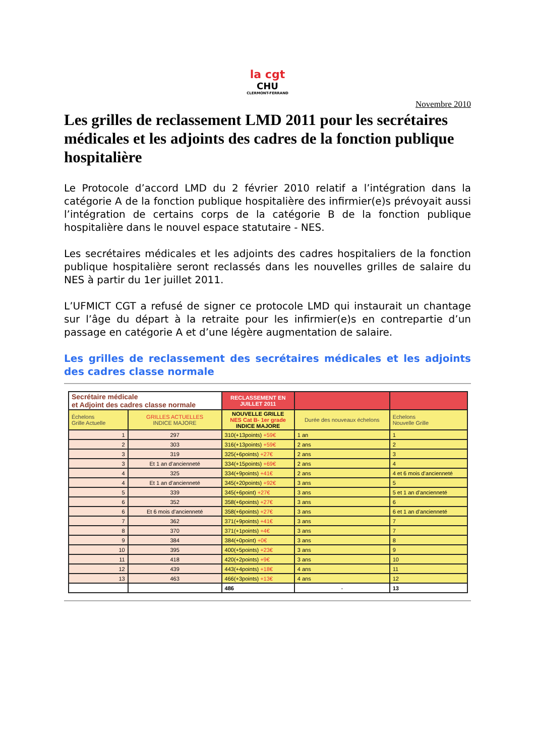la cgt
CHU
CLERMONT-FERRAND
Novembre 2010
Les grilles de reclassement LMD 2011 pour les secrétaires médicales et les adjoints des cadres de la fonction publique hospitalière
Le Protocole d’accord LMD du 2 février 2010 relatif a l’intégration dans la catégorie A de la fonction publique hospitalière des infirmier(e)s prévoyait aussi l’intégration de certains corps de la catégorie B de la fonction publique hospitalière dans le nouvel espace statutaire - NES.
Les secrétaires médicales et les adjoints des cadres hospitaliers de la fonction publique hospitalière seront reclassés dans les nouvelles grilles de salaire du NES à partir du 1er juillet 2011.
L’UFMICT CGT a refusé de signer ce protocole LMD qui instaurait un chantage sur l’âge du départ à la retraite pour les infirmier(e)s en contrepartie d’un passage en catégorie A et d’une légère augmentation de salaire.
Les grilles de reclassement des secrétaires médicales et les adjoints des cadres classe normale
| Secrétaire médicale et Adjoint des cadres classe normale | | RECLASSEMENT EN JUILLET 2011 | | |
| --- | --- | --- | --- | --- |
| Échelons Grille Actuelle | GRILLES ACTUELLES INDICE MAJORE | NOUVELLE GRILLE NES Cat B- 1er grade INDICE MAJORE | Durée des nouveaux échelons | Echelons Nouvelle Grille |
| 1 | 297 | 310(+13points) +59€ | 1 an | 1 |
| 2 | 303 | 316(+13points) +59€ | 2 ans | 2 |
| 3 | 319 | 325(+6points) +27€ | 2 ans | 3 |
| 3 | Et 1 an d’ancienneté | 334(+15points) +69€ | 2 ans | 4 |
| 4 | 325 | 334(+9points) +41€ | 2 ans | 4 et 6 mois d’ancienneté |
| 4 | Et 1 an d’ancienneté | 345(+20points) +92€ | 3 ans | 5 |
| 5 | 339 | 345(+6point) +27€ | 3 ans | 5 et 1 an d’ancienneté |
| 6 | 352 | 358(+6points) +27€ | 3 ans | 6 |
| 6 | Et 6 mois d’ancienneté | 358(+6points) +27€ | 3 ans | 6 et 1 an d’ancienneté |
| 7 | 362 | 371(+9points) +41€ | 3 ans | 7 |
| 8 | 370 | 371(+1points) +4€ | 3 ans | 7 |
| 9 | 384 | 384(+0point) +0€ | 3 ans | 8 |
| 10 | 395 | 400(+5points) +23€ | 3 ans | 9 |
| 11 | 418 | 420(+2points) +9€ | 3 ans | 10 |
| 12 | 439 | 443(+4points) +18€ | 4 ans | 11 |
| 13 | 463 | 466(+3points) +13€ | 4 ans | 12 |
| | | 486 | - | 13 |